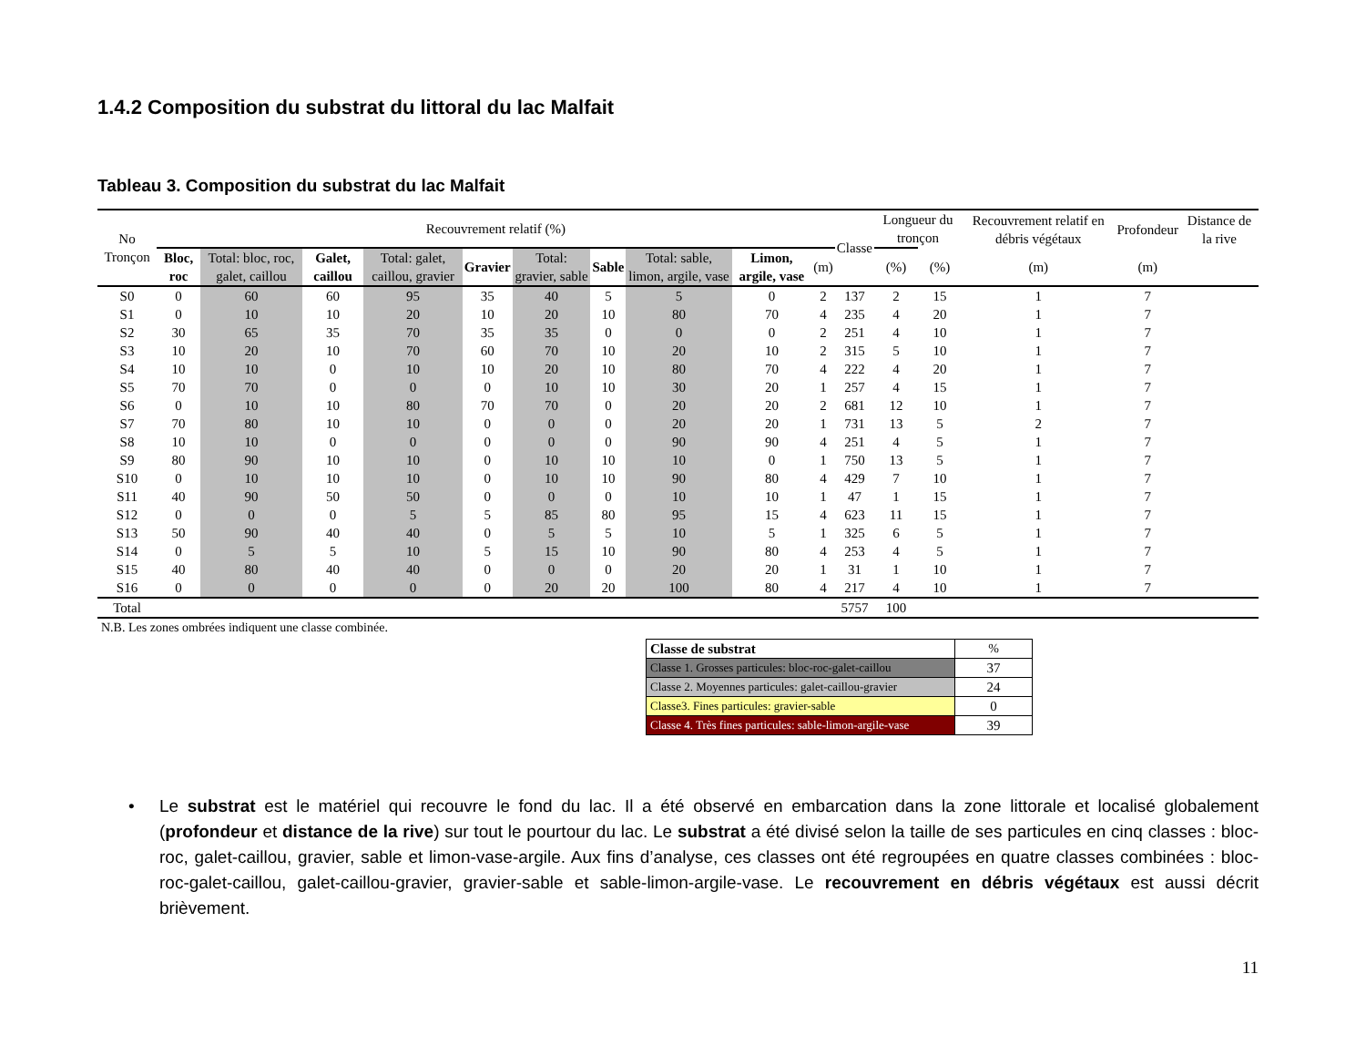1.4.2 Composition du substrat du littoral du lac Malfait
Tableau 3. Composition du substrat du lac Malfait
| No Tronçon | Recouvrement relatif (%) | | | | | | | | | | Classe | Longueur du tronçon | | Recouvrement relatif en débris végétaux | Profondeur | Distance de la rive |
| --- | --- | --- | --- | --- | --- | --- | --- | --- | --- | --- | --- | --- | --- | --- | --- | --- |
| | Bloc, roc | Total: bloc, roc, galet, caillou | Galet, caillou | Total: galet, caillou, gravier | Gravier | Total: gravier, sable | Sable | Total: sable, limon, argile, vase | Limon, argile, vase | (m) | | (%) | (%) | (m) | (m) | |
| S0 | 0 | 60 | 60 | 95 | 35 | 40 | 5 | 5 | 0 | 2 | 137 | 2 | 15 | 1 | 7 | |
| S1 | 0 | 10 | 10 | 20 | 10 | 20 | 10 | 80 | 70 | 4 | 235 | 4 | 20 | 1 | 7 | |
| S2 | 30 | 65 | 35 | 70 | 35 | 35 | 0 | 0 | 0 | 2 | 251 | 4 | 10 | 1 | 7 | |
| S3 | 10 | 20 | 10 | 70 | 60 | 70 | 10 | 20 | 10 | 2 | 315 | 5 | 10 | 1 | 7 | |
| S4 | 10 | 10 | 0 | 10 | 10 | 20 | 10 | 80 | 70 | 4 | 222 | 4 | 20 | 1 | 7 | |
| S5 | 70 | 70 | 0 | 0 | 0 | 10 | 10 | 30 | 20 | 1 | 257 | 4 | 15 | 1 | 7 | |
| S6 | 0 | 10 | 10 | 80 | 70 | 70 | 0 | 20 | 20 | 2 | 681 | 12 | 10 | 1 | 7 | |
| S7 | 70 | 80 | 10 | 10 | 0 | 0 | 0 | 20 | 20 | 1 | 731 | 13 | 5 | 2 | 7 | |
| S8 | 10 | 10 | 0 | 0 | 0 | 0 | 0 | 90 | 90 | 4 | 251 | 4 | 5 | 1 | 7 | |
| S9 | 80 | 90 | 10 | 10 | 0 | 10 | 10 | 10 | 0 | 1 | 750 | 13 | 5 | 1 | 7 | |
| S10 | 0 | 10 | 10 | 10 | 0 | 10 | 10 | 90 | 80 | 4 | 429 | 7 | 10 | 1 | 7 | |
| S11 | 40 | 90 | 50 | 50 | 0 | 0 | 0 | 10 | 10 | 1 | 47 | 1 | 15 | 1 | 7 | |
| S12 | 0 | 0 | 0 | 5 | 5 | 85 | 80 | 95 | 15 | 4 | 623 | 11 | 15 | 1 | 7 | |
| S13 | 50 | 90 | 40 | 40 | 0 | 5 | 5 | 10 | 5 | 1 | 325 | 6 | 5 | 1 | 7 | |
| S14 | 0 | 5 | 5 | 10 | 5 | 15 | 10 | 90 | 80 | 4 | 253 | 4 | 5 | 1 | 7 | |
| S15 | 40 | 80 | 40 | 40 | 0 | 0 | 0 | 20 | 20 | 1 | 31 | 1 | 10 | 1 | 7 | |
| S16 | 0 | 0 | 0 | 0 | 0 | 20 | 20 | 100 | 80 | 4 | 217 | 4 | 10 | 1 | 7 | |
| Total | | | | | | | | | | | 5757 | 100 | | | | |
N.B. Les zones ombrées indiquent une classe combinée.
| Classe de substrat | % |
| Classe 1. Grosses particules: bloc-roc-galet-caillou | 37 |
| Classe 2. Moyennes particules: galet-caillou-gravier | 24 |
| Classe3. Fines particules: gravier-sable | 0 |
| Classe 4. Très fines particules: sable-limon-argile-vase | 39 |
• Le substrat est le matériel qui recouvre le fond du lac. Il a été observé en embarcation dans la zone littorale et localisé globalement (profondeur et distance de la rive) sur tout le pourtour du lac. Le substrat a été divisé selon la taille de ses particules en cinq classes : bloc-roc, galet-caillou, gravier, sable et limon-vase-argile. Aux fins d’analyse, ces classes ont été regroupées en quatre classes combinées : bloc-roc-galet-caillou, galet-caillou-gravier, gravier-sable et sable-limon-argile-vase. Le recouvrement en débris végétaux est aussi décrit brièvement.
11